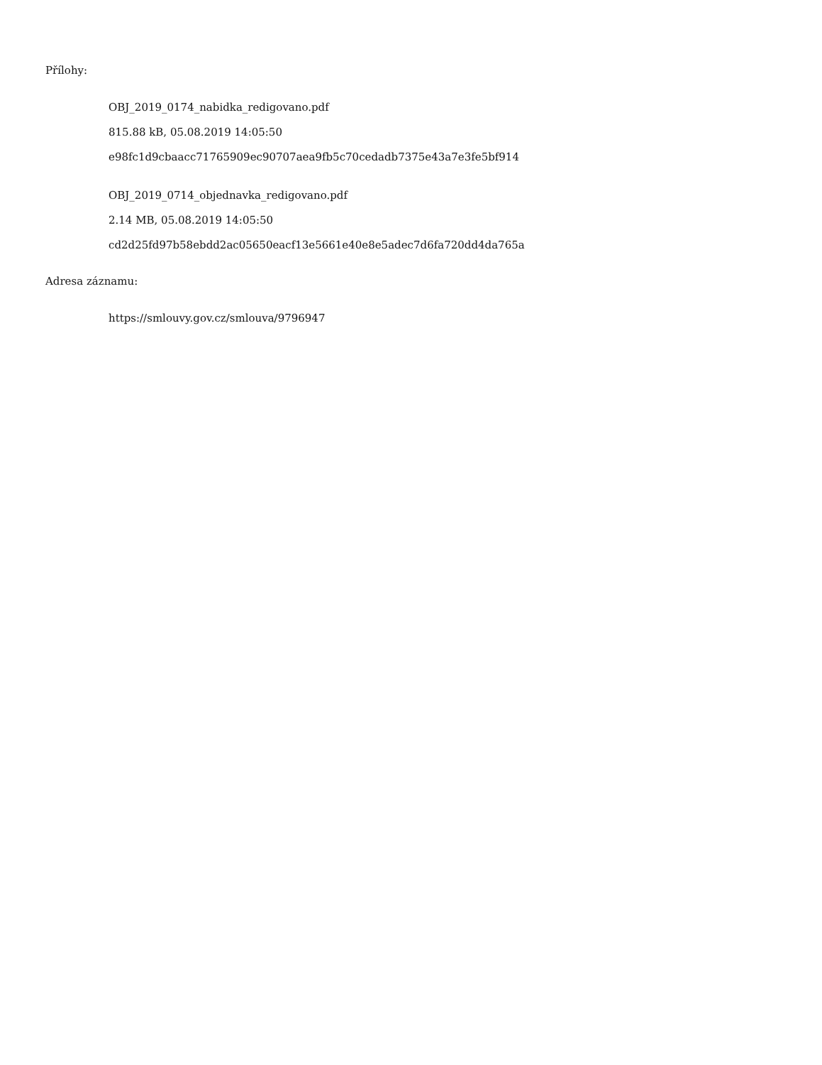Přílohy:
OBJ_2019_0174_nabidka_redigovano.pdf
815.88 kB, 05.08.2019 14:05:50
e98fc1d9cbaacc71765909ec90707aea9fb5c70cedadb7375e43a7e3fe5bf914
OBJ_2019_0714_objednavka_redigovano.pdf
2.14 MB, 05.08.2019 14:05:50
cd2d25fd97b58ebdd2ac05650eacf13e5661e40e8e5adec7d6fa720dd4da765a
Adresa záznamu:
https://smlouvy.gov.cz/smlouva/9796947